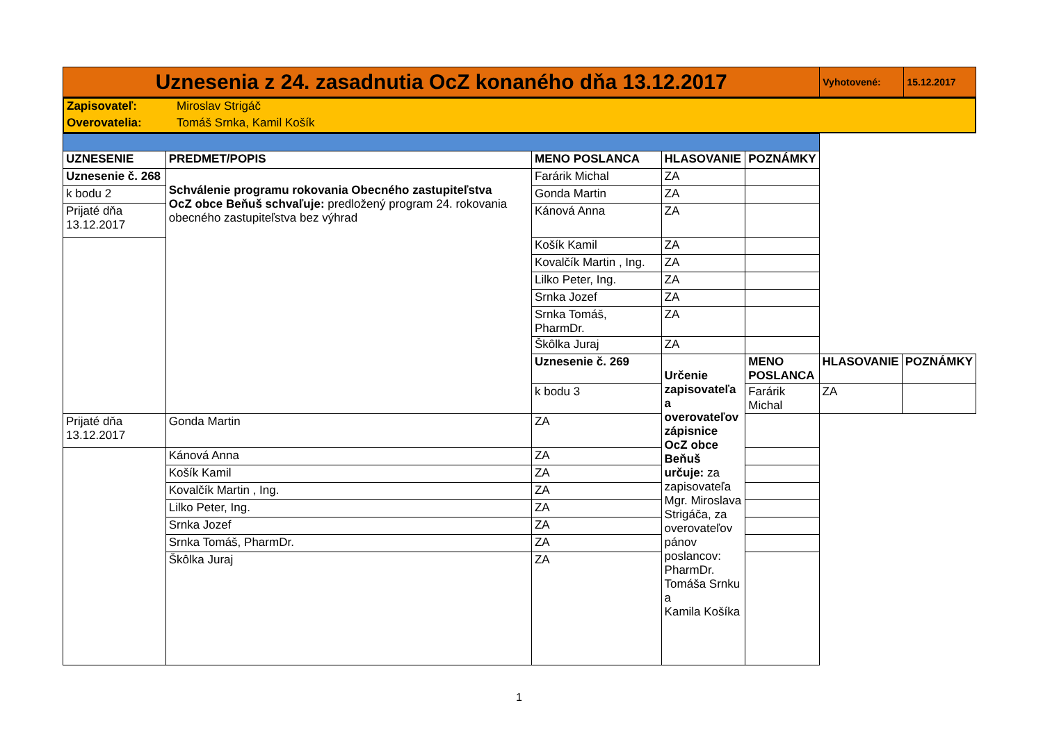| Uznesenia z 24. zasadnutia OcZ konaného dňa 13.12.2017 | Vyhotovené: | 15.12.2017 |
| Zapisovateľ: | Miroslav Strigáč |
| Overovatelia: | Tomáš Srnka, Kamil Košík |
| UZNESENIE | PREDMET/POPIS | MENO POSLANCA | HLASOVANIE | POZNÁMKY | | |
| --- | --- | --- | --- | --- | --- | --- |
| Uznesenie č. 268 | Schválenie programu rokovania Obecného zastupiteľstva OcZ obce Beňuš schvaľuje: predložený program 24. rokovania obecného zastupiteľstva bez výhrad | Farárik Michal | ZA | | | |
| k bodu 2 | | Gonda Martin | ZA | | | |
| Prijaté dňa 13.12.2017 | | Kánová Anna | ZA | | | |
| | | Košík Kamil | ZA | | | |
| | | Kovalčík Martin , Ing. | ZA | | | |
| | | Lilko Peter, Ing. | ZA | | | |
| | | Srnka Jozef | ZA | | | |
| | | Srnka Tomáš, PharmDr. | ZA | | | |
| | | Škôlka Juraj | ZA | | | |
| | | Uznesenie č. 269 | Určenie zapisovateľa a overovateľov zápisnice OcZ obce Beňuš určuje: za zapisovateľa Mgr. Miroslava Strigáča, za overovateľov pánov poslancov: PharmDr. Tomáša Srnku a Kamila Košíka | MENO POSLANCA | HLASOVANIE | POZNÁMKY |
| | | k bodu 3 | | Farárik Michal | ZA | |
| Prijaté dňa 13.12.2017 | Gonda Martin | ZA | | | | |
| | Kánová Anna | ZA | | | | |
| | Košík Kamil | ZA | | | | |
| | Kovalčík Martin , Ing. | ZA | | | | |
| | Lilko Peter, Ing. | ZA | | | | |
| | Srnka Jozef | ZA | | | | |
| | Srnka Tomáš, PharmDr. | ZA | | | | |
| | Škôlka Juraj | ZA | | | | |
1